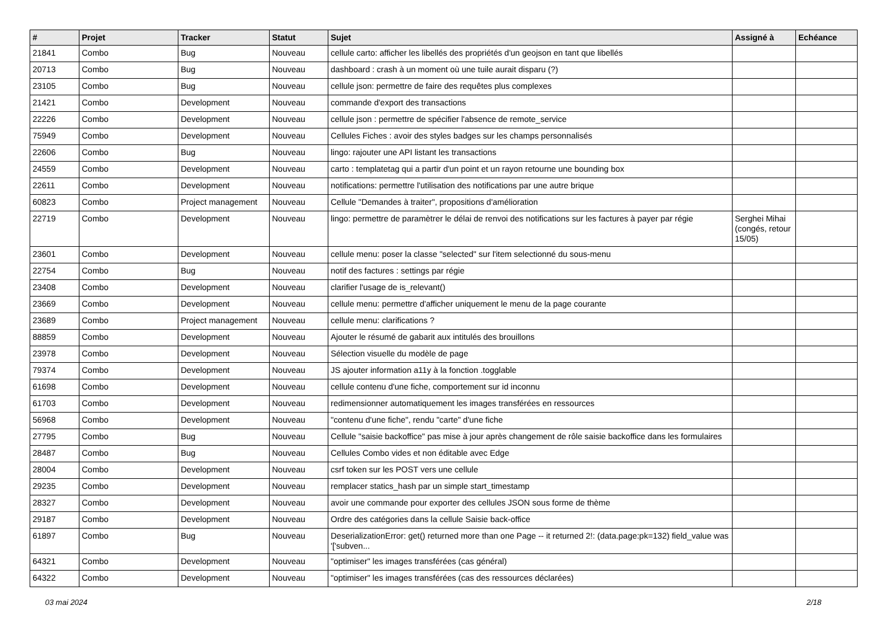| # | Projet | Tracker | Statut | Sujet | Assigné à | Echéance |
| --- | --- | --- | --- | --- | --- | --- |
| 21841 | Combo | Bug | Nouveau | cellule carto: afficher les libellés des propriétés d'un geojson en tant que libellés | | |
| 20713 | Combo | Bug | Nouveau | dashboard : crash à un moment où une tuile aurait disparu (?) | | |
| 23105 | Combo | Bug | Nouveau | cellule json: permettre de faire des requêtes plus complexes | | |
| 21421 | Combo | Development | Nouveau | commande d'export des transactions | | |
| 22226 | Combo | Development | Nouveau | cellule json : permettre de spécifier l'absence de remote_service | | |
| 75949 | Combo | Development | Nouveau | Cellules Fiches : avoir des styles badges sur les champs personnalisés | | |
| 22606 | Combo | Bug | Nouveau | lingo: rajouter une API listant les transactions | | |
| 24559 | Combo | Development | Nouveau | carto : templatetag qui a partir d'un point et un rayon retourne une bounding box | | |
| 22611 | Combo | Development | Nouveau | notifications: permettre l'utilisation des notifications par une autre brique | | |
| 60823 | Combo | Project management | Nouveau | Cellule "Demandes à traiter", propositions d'amélioration | | |
| 22719 | Combo | Development | Nouveau | lingo: permettre de paramètrer le délai de renvoi des notifications sur les factures à payer par régie | Serghei Mihai (congés, retour 15/05) | |
| 23601 | Combo | Development | Nouveau | cellule menu: poser la classe "selected" sur l'item selectionné du sous-menu | | |
| 22754 | Combo | Bug | Nouveau | notif des factures : settings par régie | | |
| 23408 | Combo | Development | Nouveau | clarifier l'usage de is_relevant() | | |
| 23669 | Combo | Development | Nouveau | cellule menu: permettre d'afficher uniquement le menu de la page courante | | |
| 23689 | Combo | Project management | Nouveau | cellule menu: clarifications ? | | |
| 88859 | Combo | Development | Nouveau | Ajouter le résumé de gabarit aux intitulés des brouillons | | |
| 23978 | Combo | Development | Nouveau | Sélection visuelle du modèle de page | | |
| 79374 | Combo | Development | Nouveau | JS ajouter information a11y à la fonction .togglable | | |
| 61698 | Combo | Development | Nouveau | cellule contenu d'une fiche, comportement sur id inconnu | | |
| 61703 | Combo | Development | Nouveau | redimensionner automatiquement les images transférées en ressources | | |
| 56968 | Combo | Development | Nouveau | "contenu d'une fiche", rendu "carte" d'une fiche | | |
| 27795 | Combo | Bug | Nouveau | Cellule "saisie backoffice" pas mise à jour après changement de rôle saisie backoffice dans les formulaires | | |
| 28487 | Combo | Bug | Nouveau | Cellules Combo vides et non éditable avec Edge | | |
| 28004 | Combo | Development | Nouveau | csrf token sur les POST vers une cellule | | |
| 29235 | Combo | Development | Nouveau | remplacer statics_hash par un simple start_timestamp | | |
| 28327 | Combo | Development | Nouveau | avoir une commande pour exporter des cellules JSON sous forme de thème | | |
| 29187 | Combo | Development | Nouveau | Ordre des catégories dans la cellule Saisie back-office | | |
| 61897 | Combo | Bug | Nouveau | DeserializationError: get() returned more than one Page -- it returned 2!: (data.page:pk=132) field_value was '['subven... | | |
| 64321 | Combo | Development | Nouveau | "optimiser" les images transférées (cas général) | | |
| 64322 | Combo | Development | Nouveau | "optimiser" les images transférées (cas des ressources déclarées) | | |
03 mai 2024 2/18